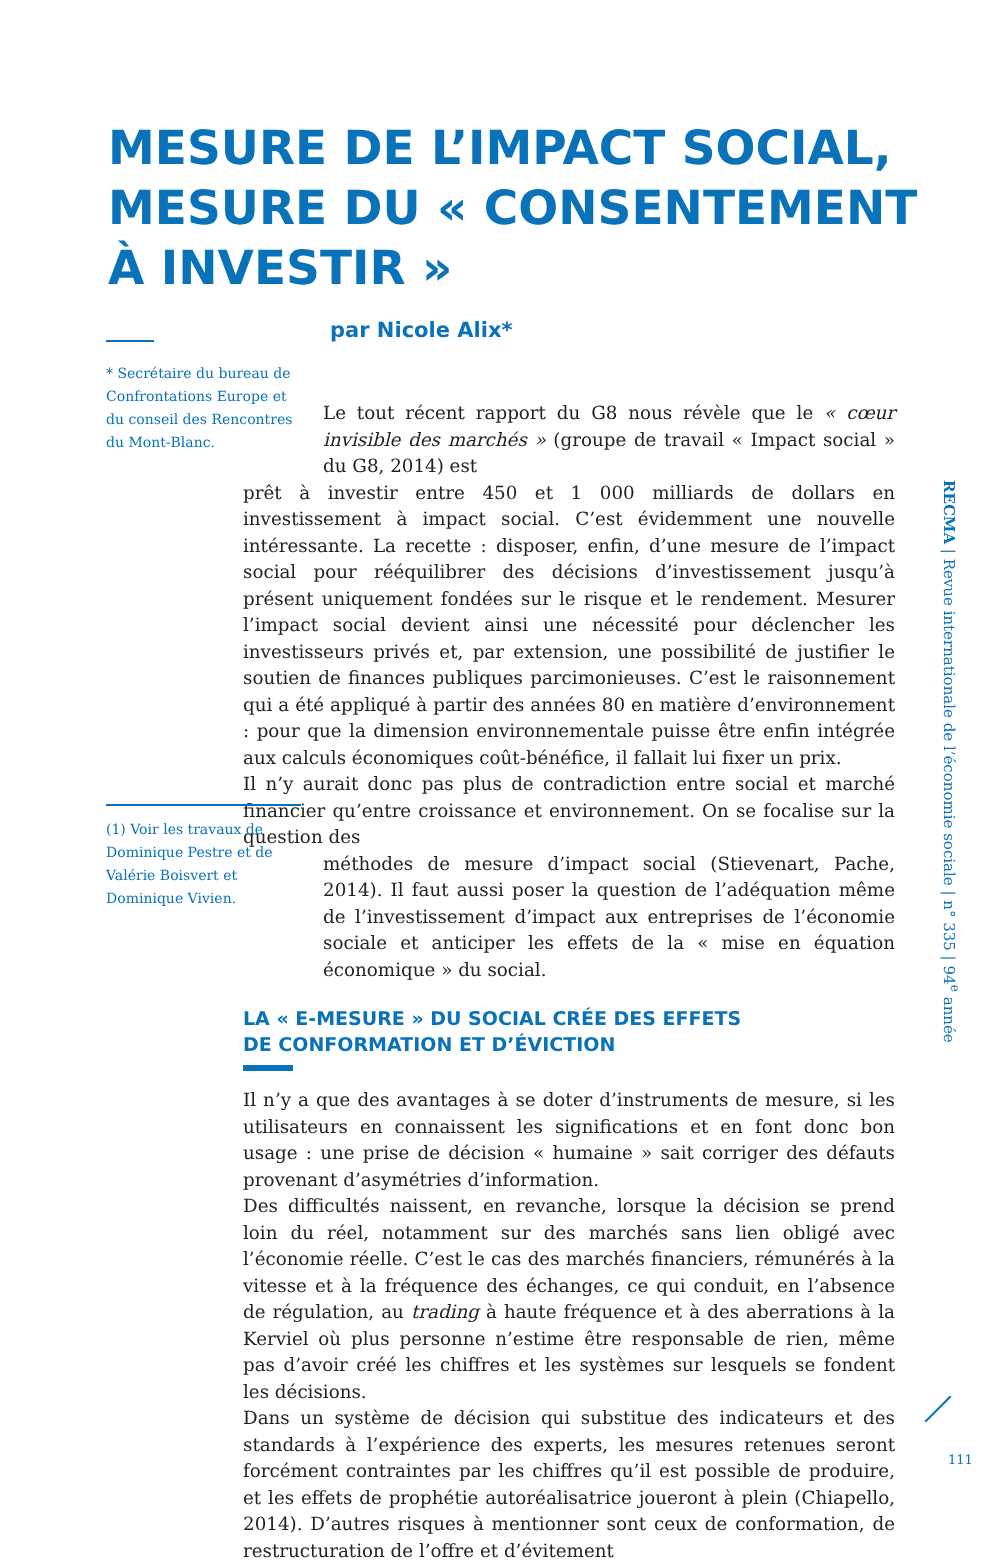MESURE DE L’IMPACT SOCIAL,
MESURE DU « CONSENTEMENT
À INVESTIR »
par Nicole Alix*
* Secrétaire du bureau de Confrontations Europe et du conseil des Rencontres du Mont-Blanc.
Le tout récent rapport du G8 nous révèle que le « cœur invisible des marchés » (groupe de travail « Impact social » du G8, 2014) est
prêt à investir entre 450 et 1 000 milliards de dollars en investissement à impact social. C’est évidemment une nouvelle intéressante. La recette : disposer, enfin, d’une mesure de l’impact social pour rééquilibrer des décisions d’investissement jusqu’à présent uniquement fondées sur le risque et le rendement. Mesurer l’impact social devient ainsi une nécessité pour déclencher les investisseurs privés et, par extension, une possibilité de justifier le soutien de finances publiques parcimonieuses. C’est le raisonnement qui a été appliqué à partir des années 80 en matière d’environnement : pour que la dimension environnementale puisse être enfin intégrée aux calculs économiques coût-bénéfice, il fallait lui fixer un prix.
Il n’y aurait donc pas plus de contradiction entre social et marché financier qu’entre croissance et environnement. On se focalise sur la question des
méthodes de mesure d’impact social (Stievenart, Pache, 2014). Il faut aussi poser la question de l’adéquation même de l’investissement d’impact aux entreprises de l’économie sociale et anticiper les effets de la « mise en équation économique » du social.
LA « E-MESURE » DU SOCIAL CRÉE DES EFFETS
DE CONFORMATION ET D’ÉVICTION
Il n’y a que des avantages à se doter d’instruments de mesure, si les utilisateurs en connaissent les significations et en font donc bon usage : une prise de décision « humaine » sait corriger des défauts provenant d’asymétries d’information.
Des difficultés naissent, en revanche, lorsque la décision se prend loin du réel, notamment sur des marchés sans lien obligé avec l’économie réelle. C’est le cas des marchés financiers, rémunérés à la vitesse et à la fréquence des échanges, ce qui conduit, en l’absence de régulation, au trading à haute fréquence et à des aberrations à la Kerviel où plus personne n’estime être responsable de rien, même pas d’avoir créé les chiffres et les systèmes sur lesquels se fondent les décisions.
Dans un système de décision qui substitue des indicateurs et des standards à l’expérience des experts, les mesures retenues seront forcément contraintes par les chiffres qu’il est possible de produire, et les effets de prophétie autoréalisatrice joueront à plein (Chiapello, 2014). D’autres risques à mentionner sont ceux de conformation, de restructuration de l’offre et d’évitement
(1) Voir les travaux de Dominique Pestre et de Valérie Boisvert et Dominique Vivien.
RECMA | Revue internationale de l’économie sociale | n° 335 | 94<sup>e</sup> année
111